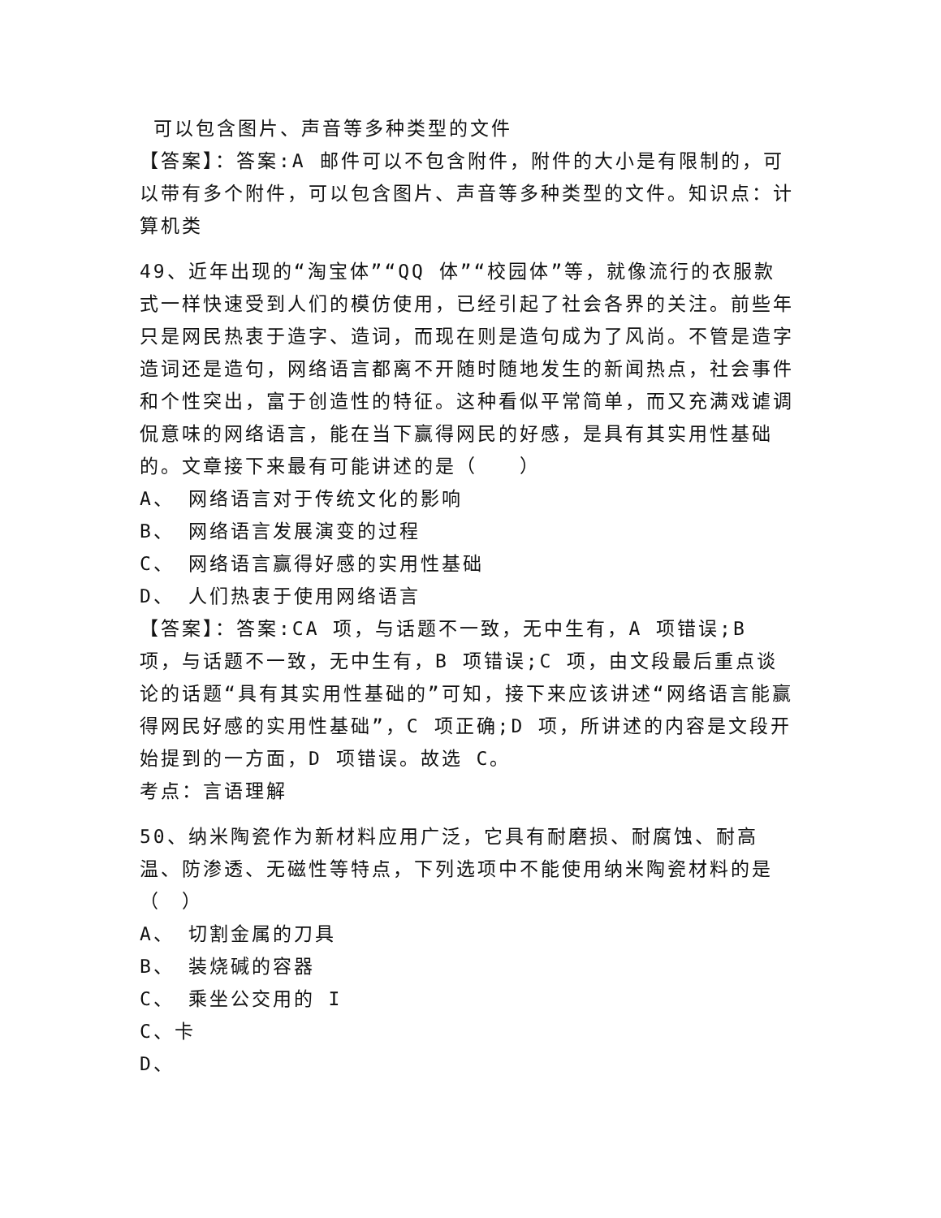可以包含图片、声音等多种类型的文件
【答案】：答案:A 邮件可以不包含附件，附件的大小是有限制的，可以带有多个附件，可以包含图片、声音等多种类型的文件。知识点：计算机类
49、近年出现的“淘宝体”“QQ 体”“校园体”等，就像流行的衣服款式一样快速受到人们的模仿使用，已经引起了社会各界的关注。前些年只是网民热衷于造字、造词，而现在则是造句成为了风尚。不管是造字造词还是造句，网络语言都离不开随时随地发生的新闻热点，社会事件和个性突出，富于创造性的特征。这种看似平常简单，而又充满戏谑调侃意味的网络语言，能在当下赢得网民的好感，是具有其实用性基础的。文章接下来最有可能讲述的是（　　）
A、 网络语言对于传统文化的影响
B、 网络语言发展演变的过程
C、 网络语言赢得好感的实用性基础
D、 人们热衷于使用网络语言
【答案】：答案:CA 项，与话题不一致，无中生有，A 项错误;B 项，与话题不一致，无中生有，B 项错误;C 项，由文段最后重点谈论的话题“具有其实用性基础的”可知，接下来应该讲述“网络语言能赢得网民好感的实用性基础”，C 项正确;D 项，所讲述的内容是文段开始提到的一方面，D 项错误。故选 C。
考点：言语理解
50、纳米陶瓷作为新材料应用广泛，它具有耐磨损、耐腐蚀、耐高温、防渗透、无磁性等特点，下列选项中不能使用纳米陶瓷材料的是（　）
A、 切割金属的刀具
B、 装烧碱的容器
C、 乘坐公交用的 I
C、卡
D、